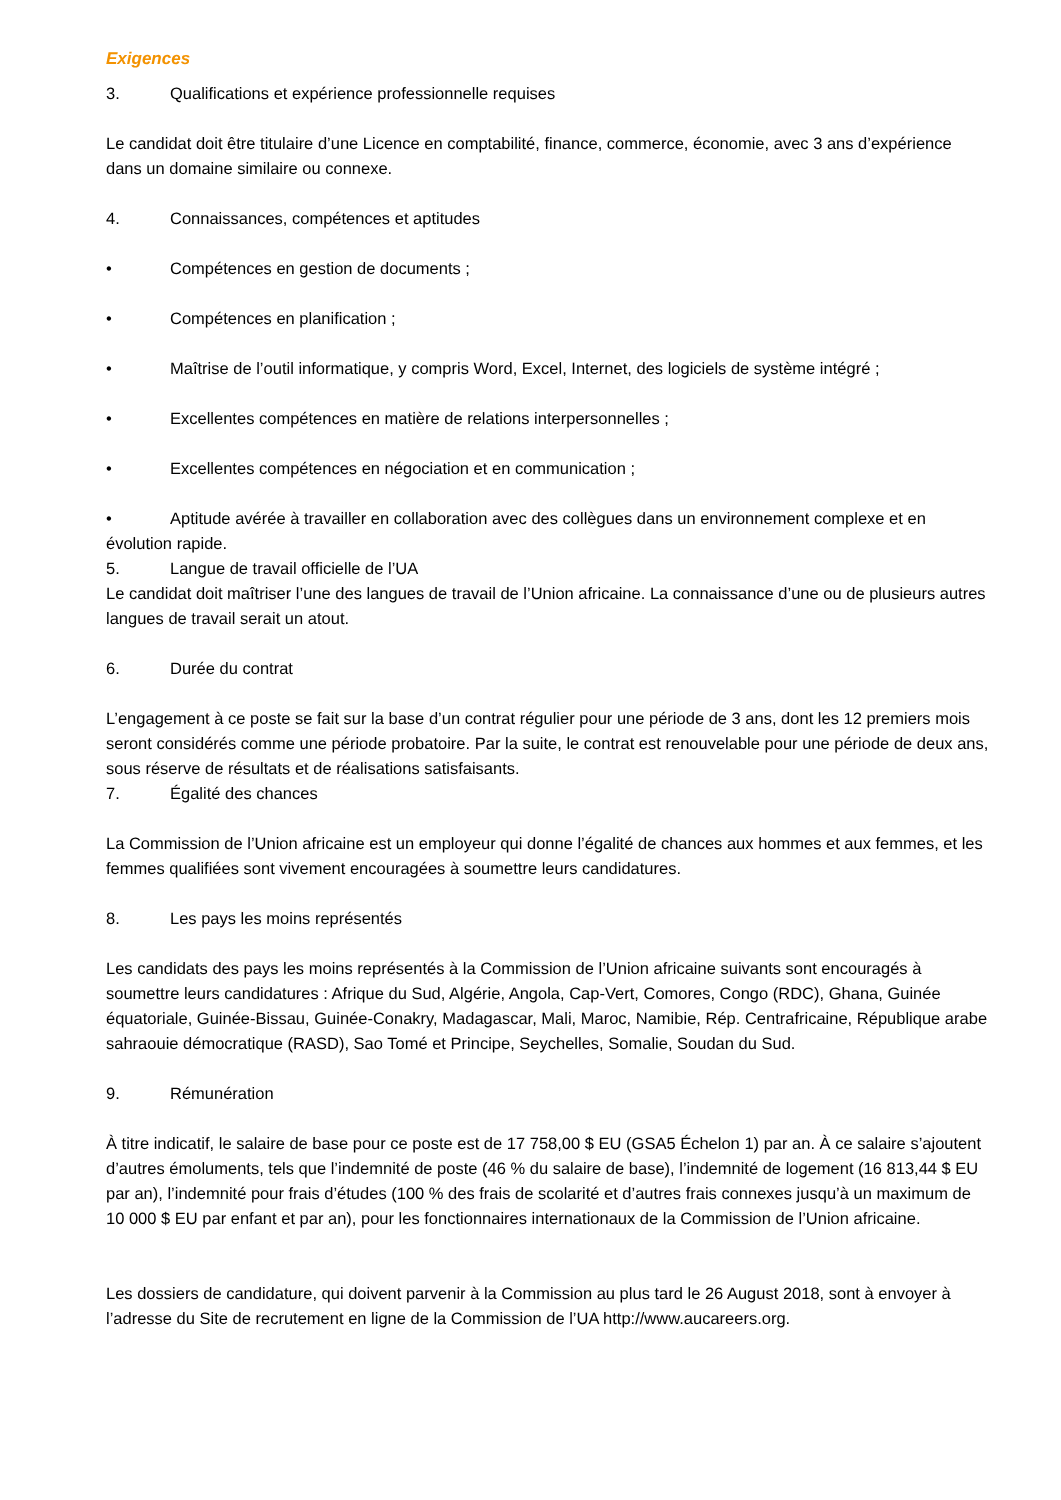Exigences
3. Qualifications et expérience professionnelle requises
Le candidat doit être titulaire d’une Licence en comptabilité, finance, commerce, économie, avec 3 ans d’expérience dans un domaine similaire ou connexe.
4. Connaissances, compétences et aptitudes
• Compétences en gestion de documents ;
• Compétences en planification ;
• Maîtrise de l’outil informatique, y compris Word, Excel, Internet, des logiciels de système intégré ;
• Excellentes compétences en matière de relations interpersonnelles ;
• Excellentes compétences en négociation et en communication ;
• Aptitude avérée à travailler en collaboration avec des collègues dans un environnement complexe et en évolution rapide.
5. Langue de travail officielle de l’UA
Le candidat doit maîtriser l’une des langues de travail de l’Union africaine. La connaissance d’une ou de plusieurs autres langues de travail serait un atout.
6. Durée du contrat
L’engagement à ce poste se fait sur la base d’un contrat régulier pour une période de 3 ans, dont les 12 premiers mois seront considérés comme une période probatoire. Par la suite, le contrat est renouvelable pour une période de deux ans, sous réserve de résultats et de réalisations satisfaisants.
7. Égalité des chances
La Commission de l’Union africaine est un employeur qui donne l’égalité de chances aux hommes et aux femmes, et les femmes qualifiées sont vivement encouragées à soumettre leurs candidatures.
8. Les pays les moins représentés
Les candidats des pays les moins représentés à la Commission de l’Union africaine suivants sont encouragés à soumettre leurs candidatures : Afrique du Sud, Algérie, Angola, Cap-Vert, Comores, Congo (RDC), Ghana, Guinée équatoriale, Guinée-Bissau, Guinée-Conakry, Madagascar, Mali, Maroc, Namibie, Rép. Centrafricaine, République arabe sahraouie démocratique (RASD), Sao Tomé et Principe, Seychelles, Somalie, Soudan du Sud.
9. Rémunération
À titre indicatif, le salaire de base pour ce poste est de 17 758,00 $ EU (GSA5 Échelon 1) par an. À ce salaire s’ajoutent d’autres émoluments, tels que l’indemnité de poste (46 % du salaire de base), l’indemnité de logement (16 813,44 $ EU par an), l’indemnité pour frais d’études (100 % des frais de scolarité et d’autres frais connexes jusqu’à un maximum de 10 000 $ EU par enfant et par an), pour les fonctionnaires internationaux de la Commission de l’Union africaine.
Les dossiers de candidature, qui doivent parvenir à la Commission au plus tard le 26 August 2018, sont à envoyer à l’adresse du Site de recrutement en ligne de la Commission de l’UA http://www.aucareers.org.